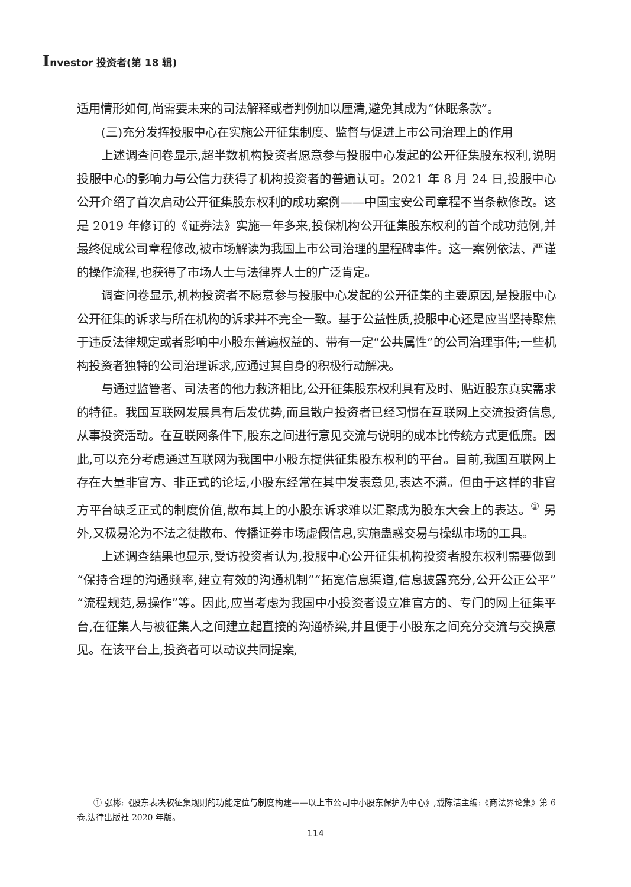Investor 投资者(第 18 辑)
适用情形如何,尚需要未来的司法解释或者判例加以厘清,避免其成为“休眠条款”。
(三)充分发挥投服中心在实施公开征集制度、监督与促进上市公司治理上的作用
上述调查问卷显示,超半数机构投资者愿意参与投服中心发起的公开征集股东权利,说明投服中心的影响力与公信力获得了机构投资者的普遍认可。2021 年 8 月 24 日,投服中心公开介绍了首次启动公开征集股东权利的成功案例——中国宝安公司章程不当条款修改。这是 2019 年修订的《证券法》实施一年多来,投保机构公开征集股东权利的首个成功范例,并最终促成公司章程修改,被市场解读为我国上市公司治理的里程碑事件。这一案例依法、严谨的操作流程,也获得了市场人士与法律界人士的广泛肯定。
调查问卷显示,机构投资者不愿意参与投服中心发起的公开征集的主要原因,是投服中心公开征集的诉求与所在机构的诉求并不完全一致。基于公益性质,投服中心还是应当坚持聚焦于违反法律规定或者影响中小股东普遍权益的、带有一定“公共属性”的公司治理事件;一些机构投资者独特的公司治理诉求,应通过其自身的积极行动解决。
与通过监管者、司法者的他力救济相比,公开征集股东权利具有及时、贴近股东真实需求的特征。我国互联网发展具有后发优势,而且散户投资者已经习惯在互联网上交流投资信息,从事投资活动。在互联网条件下,股东之间进行意见交流与说明的成本比传统方式更低廉。因此,可以充分考虑通过互联网为我国中小股东提供征集股东权利的平台。目前,我国互联网上存在大量非官方、非正式的论坛,小股东经常在其中发表意见,表达不满。但由于这样的非官方平台缺乏正式的制度价值,散布其上的小股东诉求难以汇聚成为股东大会上的表达。<sup>①</sup> 另外,又极易沦为不法之徒散布、传播证券市场虚假信息,实施蛊惑交易与操纵市场的工具。
上述调查结果也显示,受访投资者认为,投服中心公开征集机构投资者股东权利需要做到“保持合理的沟通频率,建立有效的沟通机制”“拓宽信息渠道,信息披露充分,公开公正公平”“流程规范,易操作”等。因此,应当考虑为我国中小投资者设立准官方的、专门的网上征集平台,在征集人与被征集人之间建立起直接的沟通桥梁,并且便于小股东之间充分交流与交换意见。在该平台上,投资者可以动议共同提案,
① 张彬:《股东表决权征集规则的功能定位与制度构建——以上市公司中小股东保护为中心》,载陈洁主编:《商法界论集》第 6 卷,法律出版社 2020 年版。
114